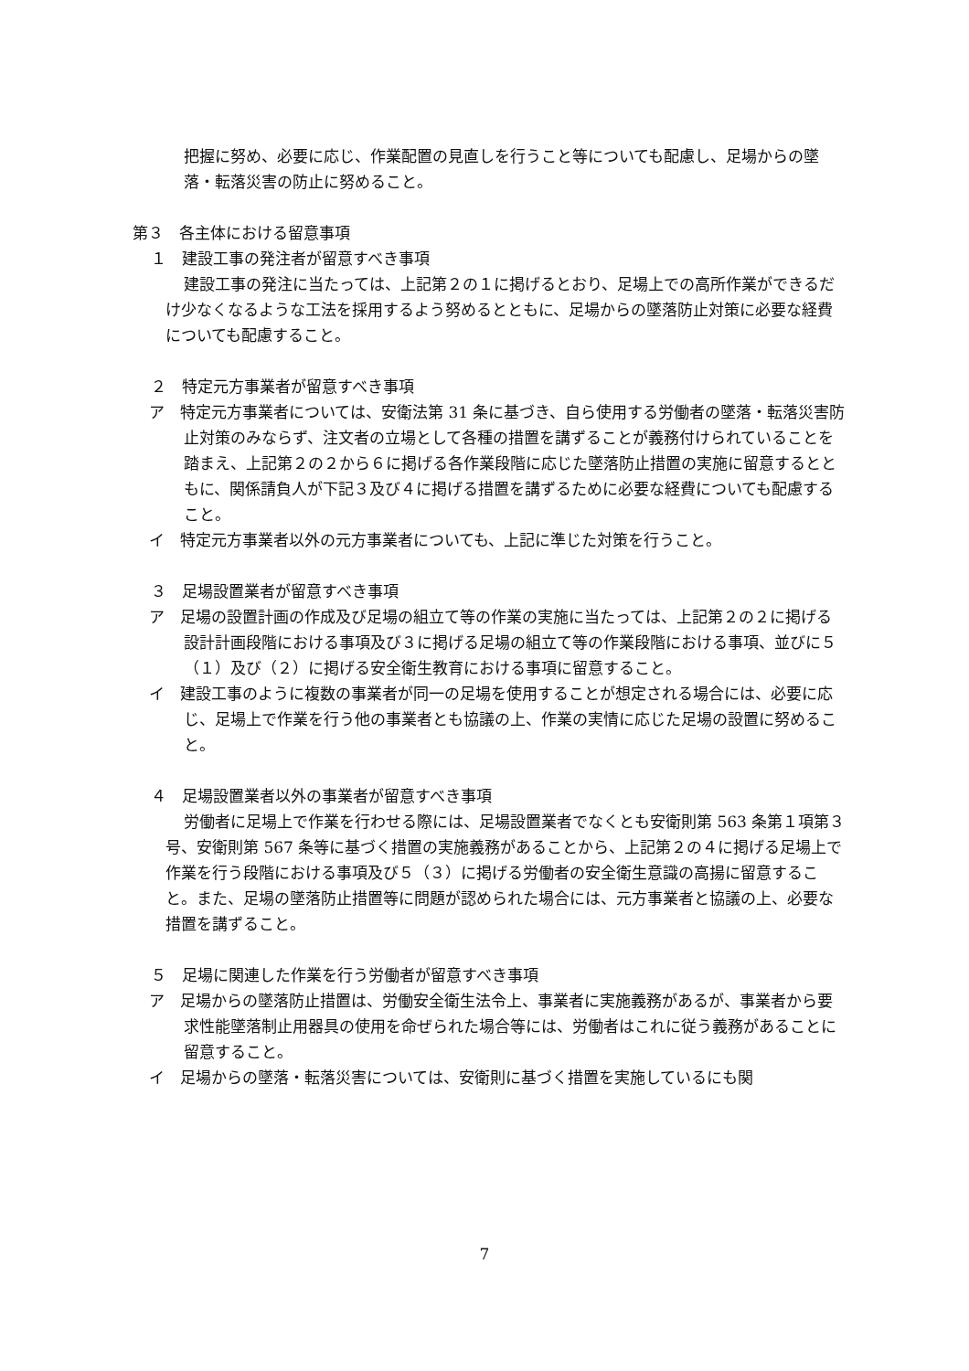把握に努め、必要に応じ、作業配置の見直しを行うこと等についても配慮し、足場からの墜落・転落災害の防止に努めること。
第３　各主体における留意事項
１　建設工事の発注者が留意すべき事項
建設工事の発注に当たっては、上記第２の１に掲げるとおり、足場上での高所作業ができるだけ少なくなるような工法を採用するよう努めるとともに、足場からの墜落防止対策に必要な経費についても配慮すること。
２　特定元方事業者が留意すべき事項
ア　特定元方事業者については、安衛法第 31 条に基づき、自ら使用する労働者の墜落・転落災害防止対策のみならず、注文者の立場として各種の措置を講ずることが義務付けられていることを踏まえ、上記第２の２から６に掲げる各作業段階に応じた墜落防止措置の実施に留意するとともに、関係請負人が下記３及び４に掲げる措置を講ずるために必要な経費についても配慮すること。
イ　特定元方事業者以外の元方事業者についても、上記に準じた対策を行うこと。
３　足場設置業者が留意すべき事項
ア　足場の設置計画の作成及び足場の組立て等の作業の実施に当たっては、上記第２の２に掲げる設計計画段階における事項及び３に掲げる足場の組立て等の作業段階における事項、並びに５（１）及び（２）に掲げる安全衛生教育における事項に留意すること。
イ　建設工事のように複数の事業者が同一の足場を使用することが想定される場合には、必要に応じ、足場上で作業を行う他の事業者とも協議の上、作業の実情に応じた足場の設置に努めること。
４　足場設置業者以外の事業者が留意すべき事項
労働者に足場上で作業を行わせる際には、足場設置業者でなくとも安衛則第 563 条第１項第３号、安衛則第 567 条等に基づく措置の実施義務があることから、上記第２の４に掲げる足場上で作業を行う段階における事項及び５（３）に掲げる労働者の安全衛生意識の高揚に留意すること。また、足場の墜落防止措置等に問題が認められた場合には、元方事業者と協議の上、必要な措置を講ずること。
５　足場に関連した作業を行う労働者が留意すべき事項
ア　足場からの墜落防止措置は、労働安全衛生法令上、事業者に実施義務があるが、事業者から要求性能墜落制止用器具の使用を命ぜられた場合等には、労働者はこれに従う義務があることに留意すること。
イ　足場からの墜落・転落災害については、安衛則に基づく措置を実施しているにも関
7